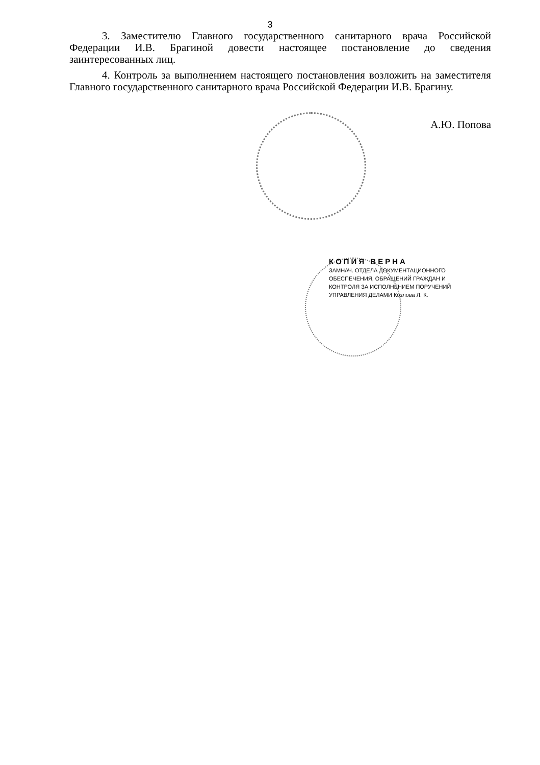3
3. Заместителю Главного государственного санитарного врача Российской Федерации И.В. Брагиной довести настоящее постановление до сведения заинтересованных лиц.
4. Контроль за выполнением настоящего постановления возложить на заместителя Главного государственного санитарного врача Российской Федерации И.В. Брагину.
А.Ю. Попова
КОПИЯ ВЕРНА
ЗАМНАЧ. ОТДЕЛА ДОКУМЕНТАЦИОННОГО
ОБЕСПЕЧЕНИЯ, ОБРАЩЕНИЙ ГРАЖДАН И
КОНТРОЛЯ ЗА ИСПОЛНЕНИЕМ ПОРУЧЕНИЙ
УПРАВЛЕНИЯ ДЕЛАМИ Козлова Л. К.